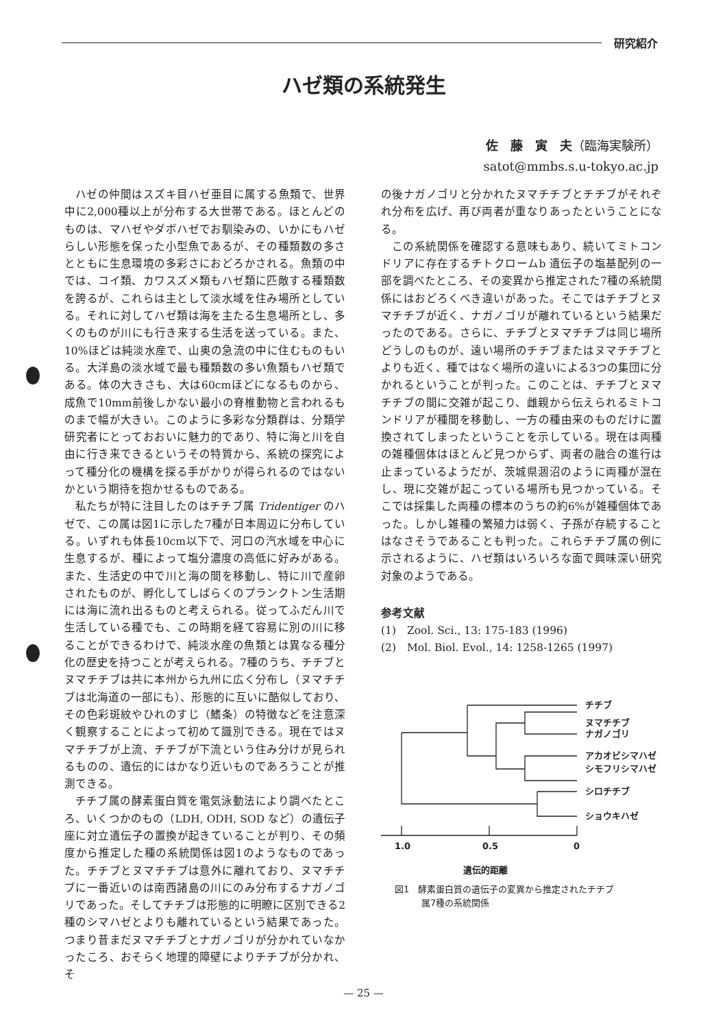研究紹介
ハゼ類の系統発生
佐　藤　寅　夫（臨海実験所）
satot@mmbs.s.u-tokyo.ac.jp
ハゼの仲間はスズキ目ハゼ亜目に属する魚類で、世界中に2,000種以上が分布する大世帯である。ほとんどのものは、マハゼやダボハゼでお馴染みの、いかにもハゼらしい形態を保った小型魚であるが、その種類数の多さとともに生息環境の多彩さにおどろかされる。魚類の中では、コイ類、カワスズメ類もハゼ類に匹敵する種類数を誇るが、これらは主として淡水域を住み場所としている。それに対してハゼ類は海を主たる生息場所とし、多くのものが川にも行き来する生活を送っている。また、10%ほどは純淡水産で、山奥の急流の中に住むものもいる。大洋島の淡水域で最も種類数の多い魚類もハゼ類である。体の大きさも、大は60cmほどになるものから、成魚で10mm前後しかない最小の脊椎動物と言われるものまで幅が大きい。このように多彩な分類群は、分類学研究者にとっておおいに魅力的であり、特に海と川を自由に行き来できるというその特質から、系統の探究によって種分化の機構を探る手がかりが得られるのではないかという期待を抱かせるものである。
私たちが特に注目したのはチチブ属 Tridentiger のハゼで、この属は図1に示した7種が日本周辺に分布している。いずれも体長10cm以下で、河口の汽水域を中心に生息するが、種によって塩分濃度の高低に好みがある。また、生活史の中で川と海の間を移動し、特に川で産卵されたものが、孵化してしばらくのプランクトン生活期には海に流れ出るものと考えられる。従ってふだん川で生活している種でも、この時期を経て容易に別の川に移ることができるわけで、純淡水産の魚類とは異なる種分化の歴史を持つことが考えられる。7種のうち、チチブとヌマチチブは共に本州から九州に広く分布し（ヌマチチブは北海道の一部にも）、形態的に互いに酷似しており、その色彩斑紋やひれのすじ（鰭条）の特徴などを注意深く観察することによって初めて識別できる。現在ではヌマチチブが上流、チチブが下流という住み分けが見られるものの、遺伝的にはかなり近いものであろうことが推測できる。
チチブ属の酵素蛋白質を電気泳動法により調べたところ、いくつかのもの（LDH, ODH, SOD など）の遺伝子座に対立遺伝子の置換が起きていることが判り、その頻度から推定した種の系統関係は図1のようなものであった。チチブとヌマチチブは意外に離れており、ヌマチチブに一番近いのは南西諸島の川にのみ分布するナガノゴリであった。そしてチチブは形態的に明瞭に区別できる2種のシマハゼとよりも離れているという結果であった。つまり昔まだヌマチチブとナガノゴリが分かれていなかったころ、おそらく地理的障壁によりチチブが分かれ、そ
の後ナガノゴリと分かれたヌマチチブとチチブがそれぞれ分布を広げ、再び両者が重なりあったということになる。
この系統関係を確認する意味もあり、続いてミトコンドリアに存在するチトクロームb 遺伝子の塩基配列の一部を調べたところ、その変異から推定された7種の系統関係にはおどろくべき違いがあった。そこではチチブとヌマチチブが近く、ナガノゴリが離れているという結果だったのである。さらに、チチブとヌマチチブは同じ場所どうしのものが、遠い場所のチチブまたはヌマチチブとよりも近く、種ではなく場所の違いによる3つの集団に分かれるということが判った。このことは、チチブとヌマチチブの間に交雑が起こり、雌親から伝えられるミトコンドリアが種間を移動し、一方の種由来のものだけに置換されてしまったということを示している。現在は両種の雑種個体はほとんど見つからず、両者の融合の進行は止まっているようだが、茨城県涸沼のように両種が混在し、現に交雑が起こっている場所も見つかっている。そこでは採集した両種の標本のうちの約6%が雑種個体であった。しかし雑種の繁殖力は弱く、子孫が存続することはなさそうであることも判った。これらチチブ属の例に示されるように、ハゼ類はいろいろな面で興味深い研究対象のようである。
参考文献
(1)　Zool. Sci., 13: 175-183 (1996)
(2)　Mol. Biol. Evol., 14: 1258-1265 (1997)
チチブ
ヌマチチブ
ナガノゴリ
アカオビシマハゼ
シモフリシマハゼ
シロチチブ
ショウキハゼ
1.0
0.5
0
遺伝的距離
図1　酵素蛋白質の遺伝子の変異から推定されたチチブ
　　　属7種の系統関係
— 25 —